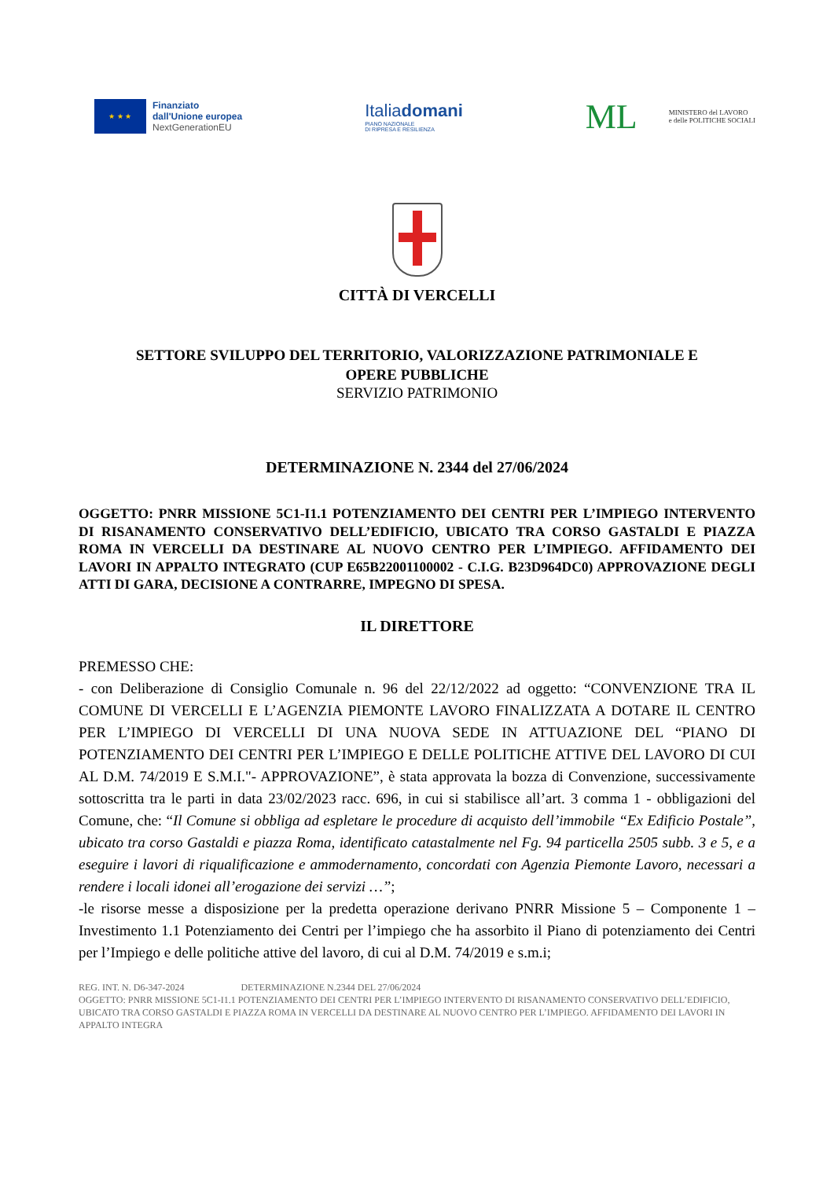★ ★ ★
Finanziato
dall'Unione europea
NextGenerationEU
Italiadomani
PIANO NAZIONALE
DI RIPRESA E RESILIENZA
ML
MINISTERO del LAVORO
e delle POLITICHE SOCIALI
CITTÀ DI VERCELLI
SETTORE SVILUPPO DEL TERRITORIO, VALORIZZAZIONE PATRIMONIALE E
OPERE PUBBLICHE
SERVIZIO PATRIMONIO
DETERMINAZIONE N. 2344 del 27/06/2024
OGGETTO: PNRR MISSIONE 5C1-I1.1 POTENZIAMENTO DEI CENTRI PER L’IMPIEGO INTERVENTO DI RISANAMENTO CONSERVATIVO DELL’EDIFICIO, UBICATO TRA CORSO GASTALDI E PIAZZA ROMA IN VERCELLI DA DESTINARE AL NUOVO CENTRO PER L’IMPIEGO. AFFIDAMENTO DEI LAVORI IN APPALTO INTEGRATO (CUP E65B22001100002 - C.I.G. B23D964DC0) APPROVAZIONE DEGLI ATTI DI GARA, DECISIONE A CONTRARRE, IMPEGNO DI SPESA.
IL DIRETTORE
PREMESSO CHE:
- con Deliberazione di Consiglio Comunale n. 96 del 22/12/2022 ad oggetto: “CONVENZIONE TRA IL COMUNE DI VERCELLI E L’AGENZIA PIEMONTE LAVORO FINALIZZATA A DOTARE IL CENTRO PER L’IMPIEGO DI VERCELLI DI UNA NUOVA SEDE IN ATTUAZIONE DEL “PIANO DI POTENZIAMENTO DEI CENTRI PER L’IMPIEGO E DELLE POLITICHE ATTIVE DEL LAVORO DI CUI AL D.M. 74/2019 E S.M.I."- APPROVAZIONE”, è stata approvata la bozza di Convenzione, successivamente sottoscritta tra le parti in data 23/02/2023 racc. 696, in cui si stabilisce all’art. 3 comma 1 - obbligazioni del Comune, che: “Il Comune si obbliga ad espletare le procedure di acquisto dell’immobile “Ex Edificio Postale”, ubicato tra corso Gastaldi e piazza Roma, identificato catastalmente nel Fg. 94 particella 2505 subb. 3 e 5, e a eseguire i lavori di riqualificazione e ammodernamento, concordati con Agenzia Piemonte Lavoro, necessari a rendere i locali idonei all’erogazione dei servizi …”;
-le risorse messe a disposizione per la predetta operazione derivano PNRR Missione 5 – Componente 1 – Investimento 1.1 Potenziamento dei Centri per l’impiego che ha assorbito il Piano di potenziamento dei Centri per l’Impiego e delle politiche attive del lavoro, di cui al D.M. 74/2019 e s.m.i;
REG. INT. N. D6-347-2024 DETERMINAZIONE N.2344 DEL 27/06/2024
OGGETTO: PNRR MISSIONE 5C1-I1.1 POTENZIAMENTO DEI CENTRI PER L’IMPIEGO INTERVENTO DI RISANAMENTO CONSERVATIVO DELL’EDIFICIO, UBICATO TRA CORSO GASTALDI E PIAZZA ROMA IN VERCELLI DA DESTINARE AL NUOVO CENTRO PER L’IMPIEGO. AFFIDAMENTO DEI LAVORI IN APPALTO INTEGRA